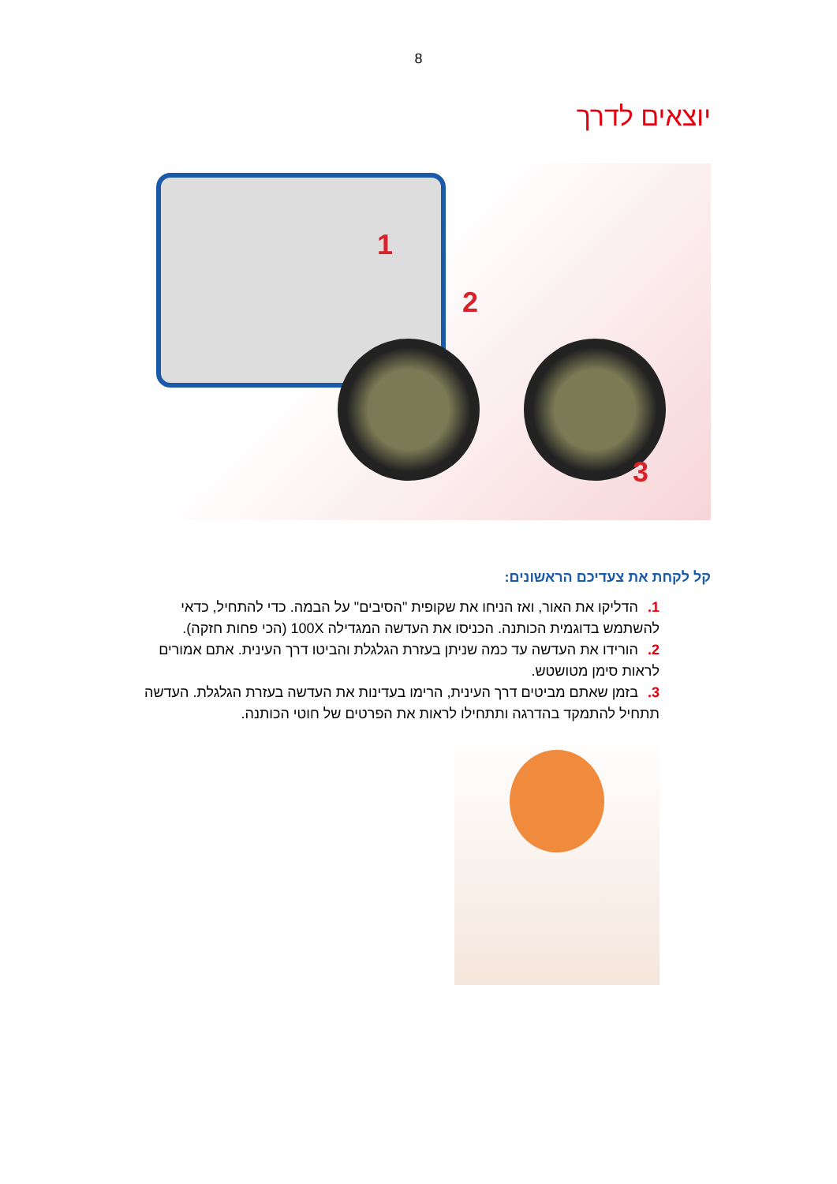8
יוצאים לדרך
1
2
3
קל לקחת את צעדיכם הראשונים:
1. הדליקו את האור, ואז הניחו את שקופית "הסיבים" על הבמה. כדי להתחיל, כדאי להשתמש בדוגמית הכותנה. הכניסו את העדשה המגדילה 100X (הכי פחות חזקה).
2. הורידו את העדשה עד כמה שניתן בעזרת הגלגלת והביטו דרך העינית. אתם אמורים לראות סימן מטושטש.
3. בזמן שאתם מביטים דרך העינית, הרימו בעדינות את העדשה בעזרת הגלגלת. העדשה תתחיל להתמקד בהדרגה ותתחילו לראות את הפרטים של חוטי הכותנה.